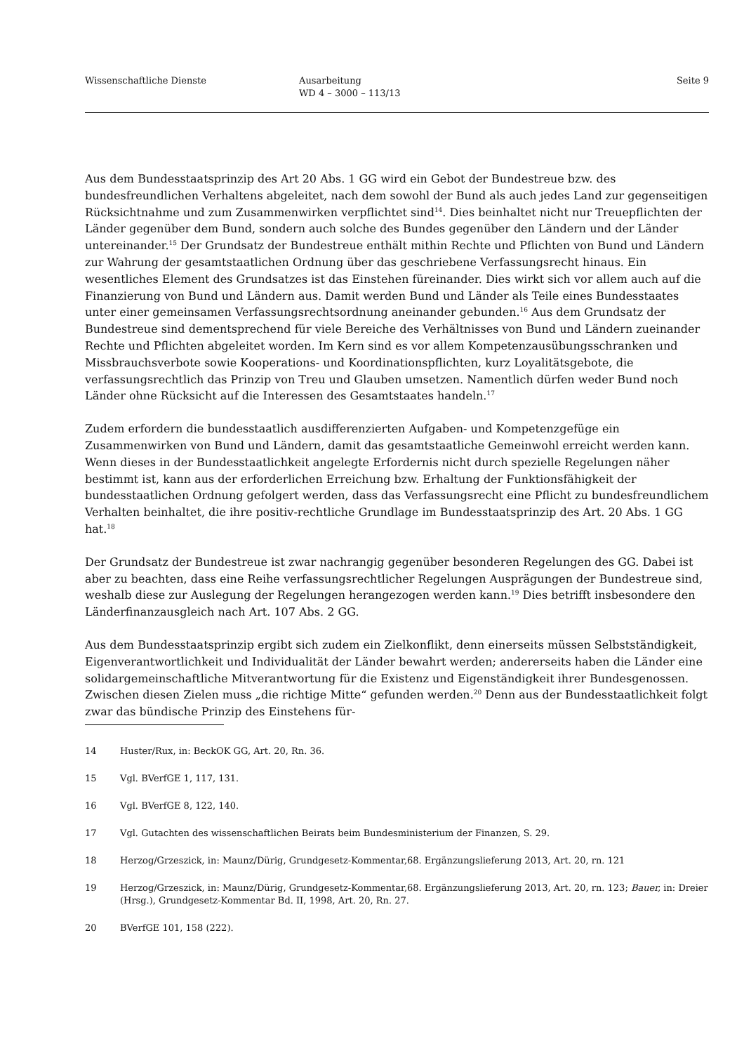Wissenschaftliche Dienste Ausarbeitung
WD 4 – 3000 – 113/13
Seite 9
Aus dem Bundesstaatsprinzip des Art 20 Abs. 1 GG wird ein Gebot der Bundestreue bzw. des bundesfreundlichen Verhaltens abgeleitet, nach dem sowohl der Bund als auch jedes Land zur gegenseitigen Rücksichtnahme und zum Zusammenwirken verpflichtet sind<sup>14</sup>. Dies beinhaltet nicht nur Treuepflichten der Länder gegenüber dem Bund, sondern auch solche des Bundes gegenüber den Ländern und der Länder untereinander.<sup>15</sup> Der Grundsatz der Bundestreue enthält mithin Rechte und Pflichten von Bund und Ländern zur Wahrung der gesamtstaatlichen Ordnung über das geschriebene Verfassungsrecht hinaus. Ein wesentliches Element des Grundsatzes ist das Einstehen füreinander. Dies wirkt sich vor allem auch auf die Finanzierung von Bund und Ländern aus. Damit werden Bund und Länder als Teile eines Bundesstaates unter einer gemeinsamen Verfassungsrechtsordnung aneinander gebunden.<sup>16</sup> Aus dem Grundsatz der Bundestreue sind dementsprechend für viele Bereiche des Verhältnisses von Bund und Ländern zueinander Rechte und Pflichten abgeleitet worden. Im Kern sind es vor allem Kompetenzausübungsschranken und Missbrauchsverbote sowie Kooperations- und Koordinationspflichten, kurz Loyalitätsgebote, die verfassungsrechtlich das Prinzip von Treu und Glauben umsetzen. Namentlich dürfen weder Bund noch Länder ohne Rücksicht auf die Interessen des Gesamtstaates handeln.<sup>17</sup>
Zudem erfordern die bundesstaatlich ausdifferenzierten Aufgaben- und Kompetenzgefüge ein Zusammenwirken von Bund und Ländern, damit das gesamtstaatliche Gemeinwohl erreicht werden kann. Wenn dieses in der Bundesstaatlichkeit angelegte Erfordernis nicht durch spezielle Regelungen näher bestimmt ist, kann aus der erforderlichen Erreichung bzw. Erhaltung der Funktionsfähigkeit der bundesstaatlichen Ordnung gefolgert werden, dass das Verfassungsrecht eine Pflicht zu bundesfreundlichem Verhalten beinhaltet, die ihre positiv-rechtliche Grundlage im Bundesstaatsprinzip des Art. 20 Abs. 1 GG hat.<sup>18</sup>
Der Grundsatz der Bundestreue ist zwar nachrangig gegenüber besonderen Regelungen des GG. Dabei ist aber zu beachten, dass eine Reihe verfassungsrechtlicher Regelungen Ausprägungen der Bundestreue sind, weshalb diese zur Auslegung der Regelungen herangezogen werden kann.<sup>19</sup> Dies betrifft insbesondere den Länderfinanzausgleich nach Art. 107 Abs. 2 GG.
Aus dem Bundesstaatsprinzip ergibt sich zudem ein Zielkonflikt, denn einerseits müssen Selbstständigkeit, Eigenverantwortlichkeit und Individualität der Länder bewahrt werden; andererseits haben die Länder eine solidargemeinschaftliche Mitverantwortung für die Existenz und Eigenständigkeit ihrer Bundesgenossen. Zwischen diesen Zielen muss „die richtige Mitte“ gefunden werden.<sup>20</sup> Denn aus der Bundesstaatlichkeit folgt zwar das bündische Prinzip des Einstehens für-
14 Huster/Rux, in: BeckOK GG, Art. 20, Rn. 36.
15 Vgl. BVerfGE 1, 117, 131.
16 Vgl. BVerfGE 8, 122, 140.
17 Vgl. Gutachten des wissenschaftlichen Beirats beim Bundesministerium der Finanzen, S. 29.
18 Herzog/Grzeszick, in: Maunz/Dürig, Grundgesetz-Kommentar,68. Ergänzungslieferung 2013, Art. 20, rn. 121
19 Herzog/Grzeszick, in: Maunz/Dürig, Grundgesetz-Kommentar,68. Ergänzungslieferung 2013, Art. 20, rn. 123; Bauer, in: Dreier (Hrsg.), Grundgesetz-Kommentar Bd. II, 1998, Art. 20, Rn. 27.
20 BVerfGE 101, 158 (222).